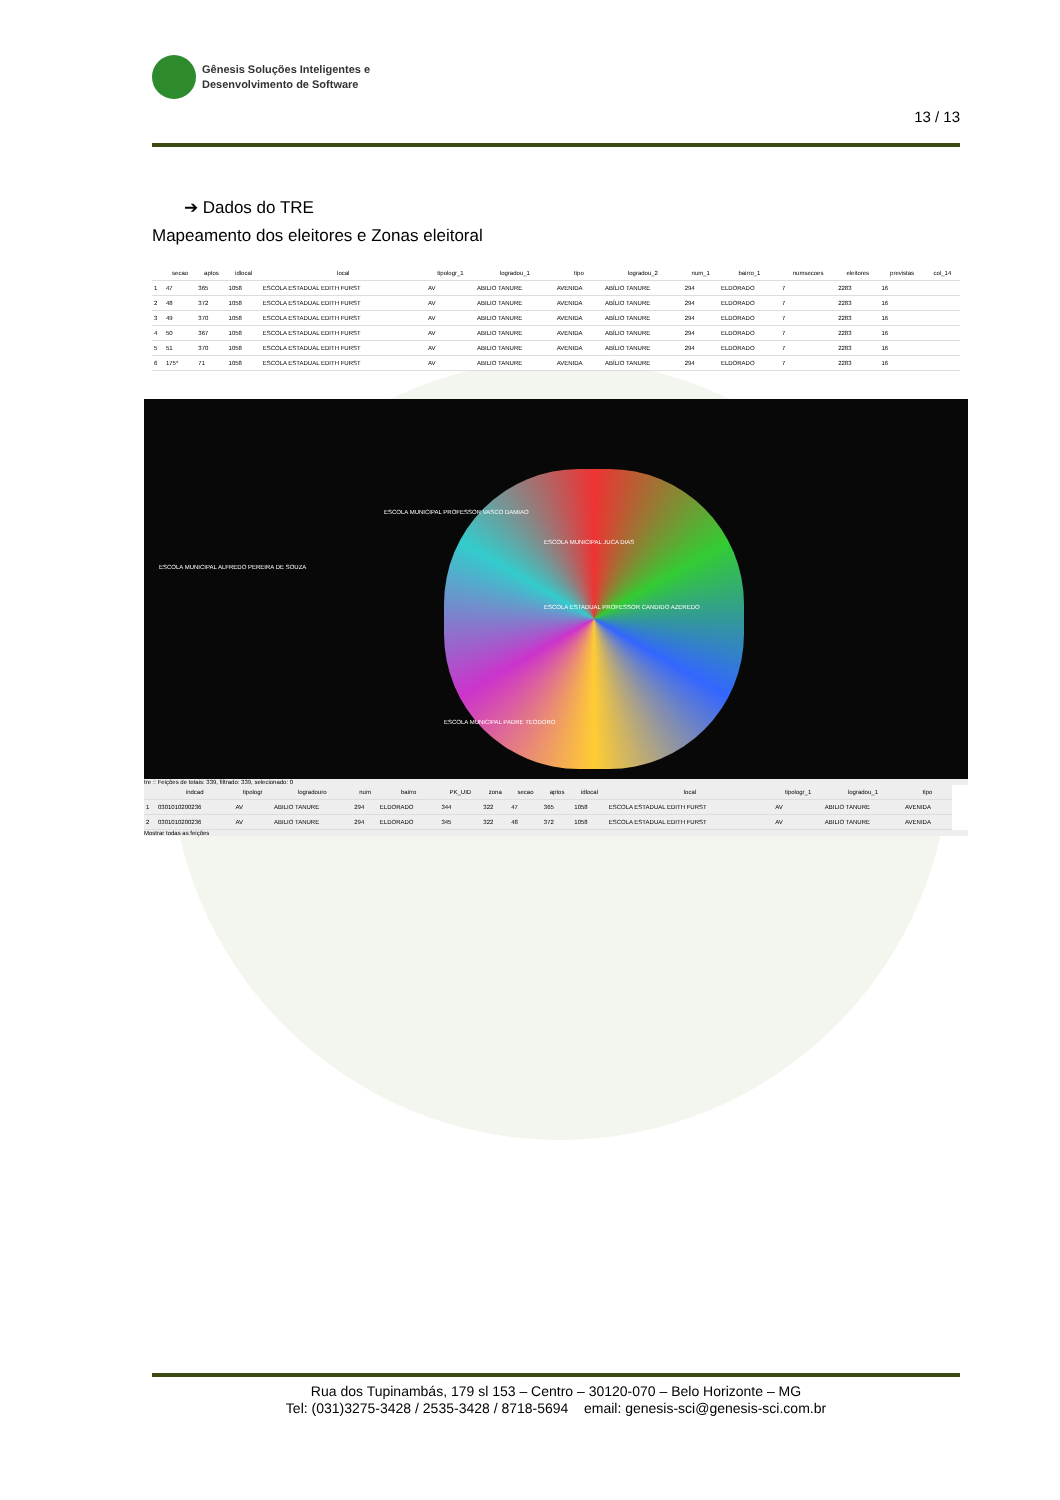Gênesis Soluções Inteligentes e
Desenvolvimento de Software
13 / 13
➔ Dados do TRE
Mapeamento dos eleitores e Zonas eleitoral
| | secao | aptos | idlocal | local | tipologr_1 | logradou_1 | tipo | logradou_2 | num_1 | bairro_1 | numsecoes | eleitores | previstas | col_14 |
| --- | --- | --- | --- | --- | --- | --- | --- | --- | --- | --- | --- | --- | --- | --- |
| 1 | 47 | 365 | 1058 | ESCOLA ESTADUAL EDITH FURST | AV | ABILIO TANURE | AVENIDA | ABÍLIO TANURE | 294 | ELDORADO | 7 | 2283 | 16 | |
| 2 | 48 | 372 | 1058 | ESCOLA ESTADUAL EDITH FURST | AV | ABILIO TANURE | AVENIDA | ABÍLIO TANURE | 294 | ELDORADO | 7 | 2283 | 16 | |
| 3 | 49 | 370 | 1058 | ESCOLA ESTADUAL EDITH FURST | AV | ABILIO TANURE | AVENIDA | ABÍLIO TANURE | 294 | ELDORADO | 7 | 2283 | 16 | |
| 4 | 50 | 367 | 1058 | ESCOLA ESTADUAL EDITH FURST | AV | ABILIO TANURE | AVENIDA | ABÍLIO TANURE | 294 | ELDORADO | 7 | 2283 | 16 | |
| 5 | 51 | 370 | 1058 | ESCOLA ESTADUAL EDITH FURST | AV | ABILIO TANURE | AVENIDA | ABÍLIO TANURE | 294 | ELDORADO | 7 | 2283 | 16 | |
| 6 | 175* | 71 | 1058 | ESCOLA ESTADUAL EDITH FURST | AV | ABILIO TANURE | AVENIDA | ABÍLIO TANURE | 294 | ELDORADO | 7 | 2283 | 16 | |
ESCOLA MUNICIPAL ALFREDO PEREIRA DE SOUZA
ESCOLA MUNICIPAL PROFESSOR VASCO DAMIAO
ESCOLA MUNICIPAL JUCA DIAS
ESCOLA ESTADUAL PROFESSOR CANDIDO AZEREDO
ESCOLA MUNICIPAL PADRE TEODORO
tre :: Feições de totais: 339, filtrado: 339, selecionado: 0
| | indcad | tipologr | logradouro | num | bairro | PK_UID | zona | secao | aptos | idlocal | local | tipologr_1 | logradou_1 | tipo |
| --- | --- | --- | --- | --- | --- | --- | --- | --- | --- | --- | --- | --- | --- | --- |
| 1 | 0301010200236 | AV | ABILIO TANURE | 294 | ELDORADO | 344 | 322 | 47 | 365 | 1058 | ESCOLA ESTADUAL EDITH FURST | AV | ABILIO TANURE | AVENIDA |
| 2 | 0301010200236 | AV | ABILIO TANURE | 294 | ELDORADO | 345 | 322 | 48 | 372 | 1058 | ESCOLA ESTADUAL EDITH FURST | AV | ABILIO TANURE | AVENIDA |
Mostrar todas as feições
Rua dos Tupinambás, 179 sl 153 – Centro – 30120-070 – Belo Horizonte – MG
Tel: (031)3275-3428 / 2535-3428 / 8718-5694 email: genesis-sci@genesis-sci.com.br